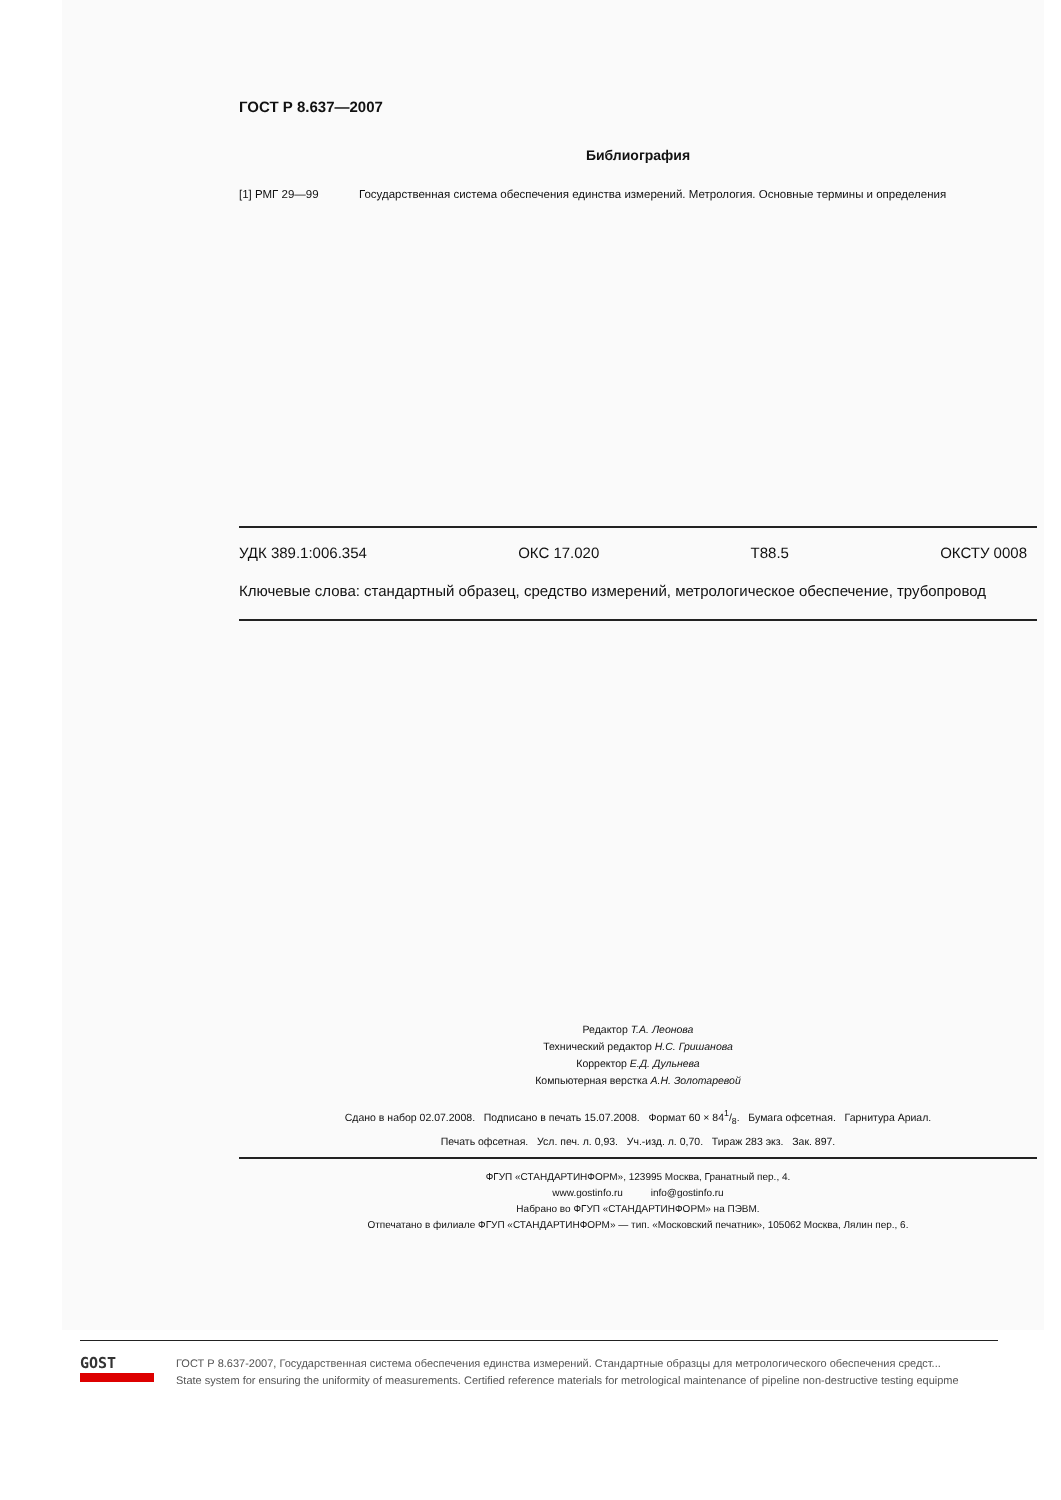ГОСТ Р 8.637—2007
Библиография
[1] РМГ 29—99 Государственная система обеспечения единства измерений. Метрология. Основные термины и определения
УДК 389.1:006.354 ОКС 17.020 Т88.5 ОКСТУ 0008
Ключевые слова: стандартный образец, средство измерений, метрологическое обеспечение, трубопровод
Редактор Т.А. Леонова
Технический редактор Н.С. Гришанова
Корректор Е.Д. Дульнева
Компьютерная верстка А.Н. Золотаревой
Сдано в набор 02.07.2008. Подписано в печать 15.07.2008. Формат 60 × 841/8. Бумага офсетная. Гарнитура Ариал.
Печать офсетная. Усл. печ. л. 0,93. Уч.-изд. л. 0,70. Тираж 283 экз. Зак. 897.
ФГУП «СТАНДАРТИНФОРМ», 123995 Москва, Гранатный пер., 4.
www.gostinfo.ru info@gostinfo.ru
Набрано во ФГУП «СТАНДАРТИНФОРМ» на ПЭВМ.
Отпечатано в филиале ФГУП «СТАНДАРТИНФОРМ» — тип. «Московский печатник», 105062 Москва, Лялин пер., 6.
GOST
ГОСТ Р 8.637-2007, Государственная система обеспечения единства измерений. Стандартные образцы для метрологического обеспечения средст...
State system for ensuring the uniformity of measurements. Certified reference materials for metrological maintenance of pipeline non-destructive testing equipme